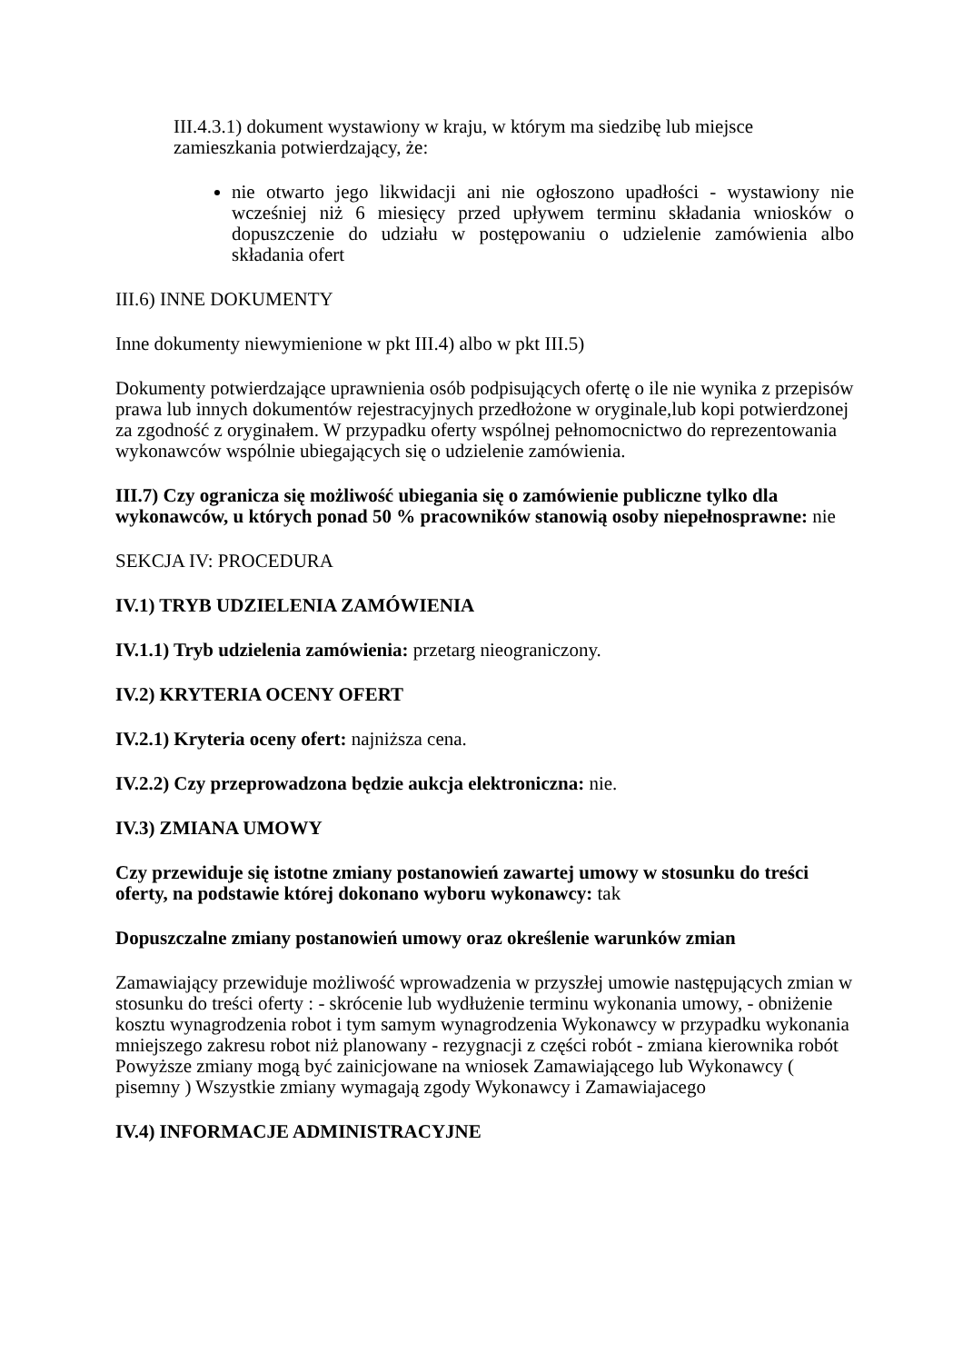III.4.3.1) dokument wystawiony w kraju, w którym ma siedzibę lub miejsce zamieszkania potwierdzający, że:
nie otwarto jego likwidacji ani nie ogłoszono upadłości - wystawiony nie wcześniej niż 6 miesięcy przed upływem terminu składania wniosków o dopuszczenie do udziału w postępowaniu o udzielenie zamówienia albo składania ofert
III.6) INNE DOKUMENTY
Inne dokumenty niewymienione w pkt III.4) albo w pkt III.5)
Dokumenty potwierdzające uprawnienia osób podpisujących ofertę o ile nie wynika z przepisów prawa lub innych dokumentów rejestracyjnych przedłożone w oryginale,lub kopi potwierdzonej za zgodność z oryginałem. W przypadku oferty wspólnej pełnomocnictwo do reprezentowania wykonawców wspólnie ubiegających się o udzielenie zamówienia.
III.7) Czy ogranicza się możliwość ubiegania się o zamówienie publiczne tylko dla wykonawców, u których ponad 50 % pracowników stanowią osoby niepełnosprawne: nie
SEKCJA IV: PROCEDURA
IV.1) TRYB UDZIELENIA ZAMÓWIENIA
IV.1.1) Tryb udzielenia zamówienia: przetarg nieograniczony.
IV.2) KRYTERIA OCENY OFERT
IV.2.1) Kryteria oceny ofert: najniższa cena.
IV.2.2) Czy przeprowadzona będzie aukcja elektroniczna: nie.
IV.3) ZMIANA UMOWY
Czy przewiduje się istotne zmiany postanowień zawartej umowy w stosunku do treści oferty, na podstawie której dokonano wyboru wykonawcy: tak
Dopuszczalne zmiany postanowień umowy oraz określenie warunków zmian
Zamawiający przewiduje możliwość wprowadzenia w przyszłej umowie następujących zmian w stosunku do treści oferty : - skrócenie lub wydłużenie terminu wykonania umowy, - obniżenie kosztu wynagrodzenia robot i tym samym wynagrodzenia Wykonawcy w przypadku wykonania mniejszego zakresu robot niż planowany - rezygnacji z części robót - zmiana kierownika robót Powyższe zmiany mogą być zainicjowane na wniosek Zamawiającego lub Wykonawcy ( pisemny ) Wszystkie zmiany wymagają zgody Wykonawcy i Zamawiajacego
IV.4) INFORMACJE ADMINISTRACYJNE